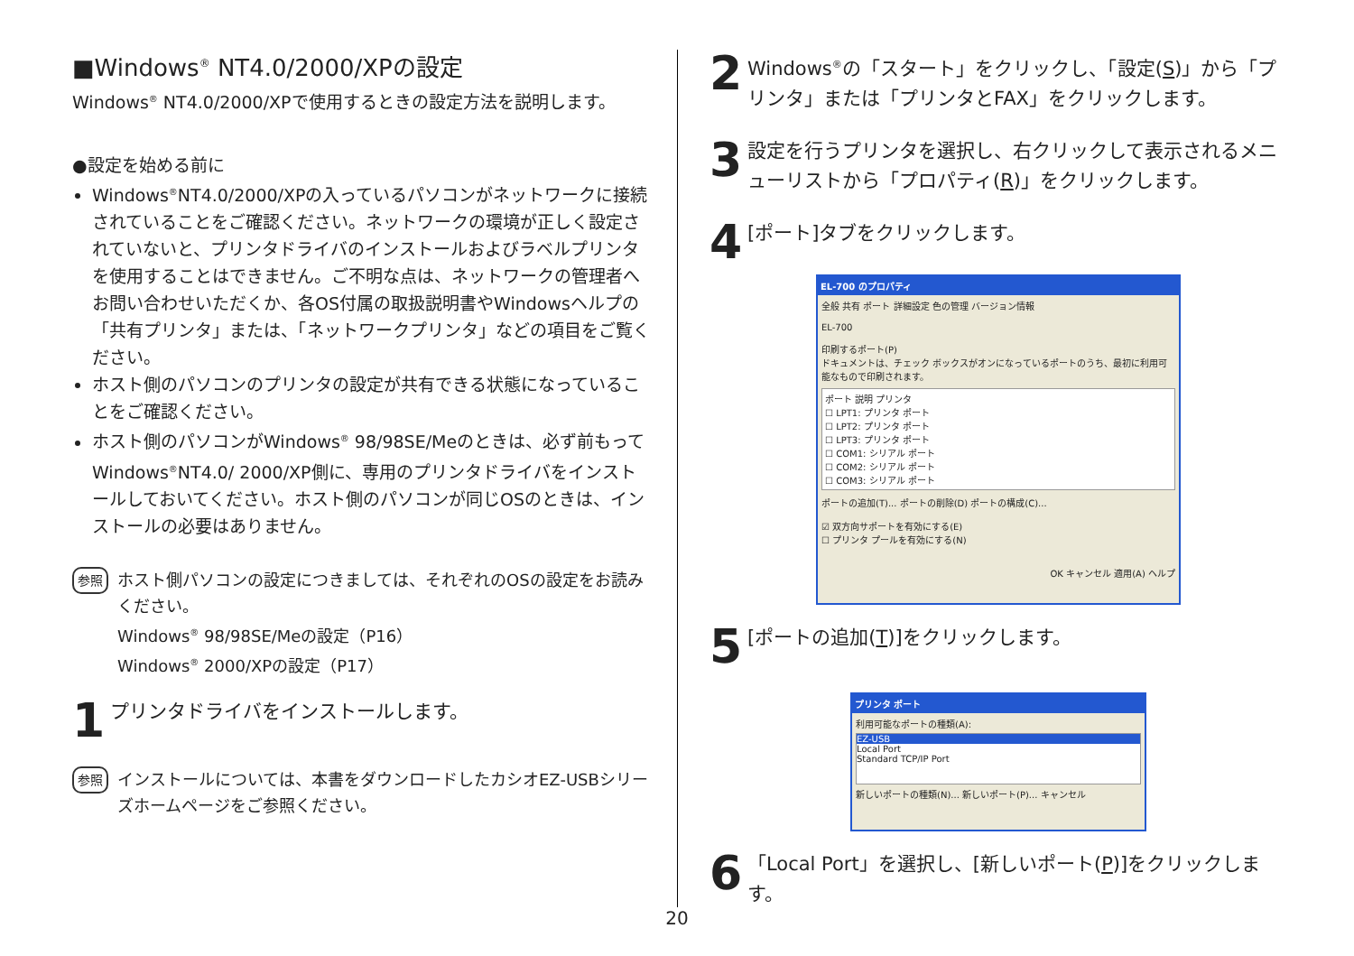■Windows<sup>®</sup> NT4.0/2000/XPの設定
Windows<sup>®</sup> NT4.0/2000/XPで使用するときの設定方法を説明します。
●設定を始める前に
Windows<sup>®</sup>NT4.0/2000/XPの入っているパソコンがネットワークに接続されていることをご確認ください。ネットワークの環境が正しく設定されていないと、プリンタドライバのインストールおよびラベルプリンタを使用することはできません。ご不明な点は、ネットワークの管理者へお問い合わせいただくか、各OS付属の取扱説明書やWindowsヘルプの「共有プリンタ」または、「ネットワークプリンタ」などの項目をご覧ください。
ホスト側のパソコンのプリンタの設定が共有できる状態になっていることをご確認ください。
ホスト側のパソコンがWindows<sup>®</sup> 98/98SE/Meのときは、必ず前もってWindows<sup>®</sup>NT4.0/ 2000/XP側に、専用のプリンタドライバをインストールしておいてください。ホスト側のパソコンが同じOSのときは、インストールの必要はありません。
参照
ホスト側パソコンの設定につきましては、それぞれのOSの設定をお読みください。
Windows<sup>®</sup> 98/98SE/Meの設定（P16）
Windows<sup>®</sup> 2000/XPの設定（P17）
1
プリンタドライバをインストールします。
参照
インストールについては、本書をダウンロードしたカシオEZ-USBシリーズホームページをご参照ください。
2
Windows<sup>®</sup>の「スタート」をクリックし、「設定(S)」から「プリンタ」または「プリンタとFAX」をクリックします。
3
設定を行うプリンタを選択し、右クリックして表示されるメニューリストから「プロパティ(R)」をクリックします。
4
[ポート]タブをクリックします。
EL-700 のプロパティ
全般 共有 ポート 詳細設定 色の管理 バージョン情報
EL-700
印刷するポート(P)
ドキュメントは、チェック ボックスがオンになっているポートのうち、最初に利用可能なもので印刷されます。
ポート 説明 プリンタ
☐ LPT1: プリンタ ポート
☐ LPT2: プリンタ ポート
☐ LPT3: プリンタ ポート
☐ COM1: シリアル ポート
☐ COM2: シリアル ポート
☐ COM3: シリアル ポート
ポートの追加(T)... ポートの削除(D) ポートの構成(C)...
☑ 双方向サポートを有効にする(E)
☐ プリンタ プールを有効にする(N)
OK キャンセル 適用(A) ヘルプ
5
[ポートの追加(T)]をクリックします。
プリンタ ポート
利用可能なポートの種類(A):
EZ-USB
Local Port
Standard TCP/IP Port
新しいポートの種類(N)... 新しいポート(P)... キャンセル
6
「Local Port」を選択し、[新しいポート(P)]をクリックします。
20